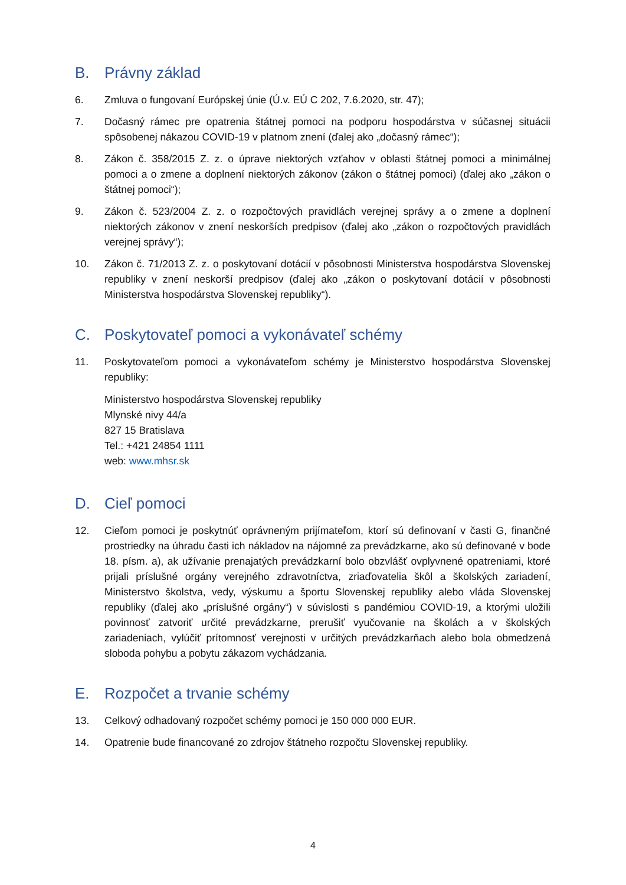B. Právny základ
6. Zmluva o fungovaní Európskej únie (Ú.v. EÚ C 202, 7.6.2020, str. 47);
7. Dočasný rámec pre opatrenia štátnej pomoci na podporu hospodárstva v súčasnej situácii spôsobenej nákazou COVID-19 v platnom znení (ďalej ako „dočasný rámec“);
8. Zákon č. 358/2015 Z. z. o úprave niektorých vzťahov v oblasti štátnej pomoci a minimálnej pomoci a o zmene a doplnení niektorých zákonov (zákon o štátnej pomoci) (ďalej ako „zákon o štátnej pomoci“);
9. Zákon č. 523/2004 Z. z. o rozpočtových pravidlách verejnej správy a o zmene a doplnení niektorých zákonov v znení neskorších predpisov (ďalej ako „zákon o rozpočtových pravidlách verejnej správy“);
10. Zákon č. 71/2013 Z. z. o poskytovaní dotácií v pôsobnosti Ministerstva hospodárstva Slovenskej republiky v znení neskorší predpisov (ďalej ako „zákon o poskytovaní dotácií v pôsobnosti Ministerstva hospodárstva Slovenskej republiky“).
C. Poskytovateľ pomoci a vykonávateľ schémy
11. Poskytovateľom pomoci a vykonávateľom schémy je Ministerstvo hospodárstva Slovenskej republiky:
Ministerstvo hospodárstva Slovenskej republiky
Mlynské nivy 44/a
827 15 Bratislava
Tel.: +421 24854 1111
web: www.mhsr.sk
D. Cieľ pomoci
12. Cieľom pomoci je poskytnúť oprávneným prijímateľom, ktorí sú definovaní v časti G, finančné prostriedky na úhradu časti ich nákladov na nájomné za prevádzkarne, ako sú definované v bode 18. písm. a), ak užívanie prenajatých prevádzkarní bolo obzvlášť ovplyvnené opatreniami, ktoré prijali príslušné orgány verejného zdravotníctva, zriaďovatelia škôl a školských zariadení, Ministerstvo školstva, vedy, výskumu a športu Slovenskej republiky alebo vláda Slovenskej republiky (ďalej ako „príslušné orgány“) v súvislosti s pandémiou COVID-19, a ktorými uložili povinnosť zatvoriť určité prevádzkarne, prerušiť vyučovanie na školách a v školských zariadeniach, vylúčiť prítomnosť verejnosti v určitých prevádzkarňach alebo bola obmedzená sloboda pohybu a pobytu zákazom vychádzania.
E. Rozpočet a trvanie schémy
13. Celkový odhadovaný rozpočet schémy pomoci je 150 000 000 EUR.
14. Opatrenie bude financované zo zdrojov štátneho rozpočtu Slovenskej republiky.
4